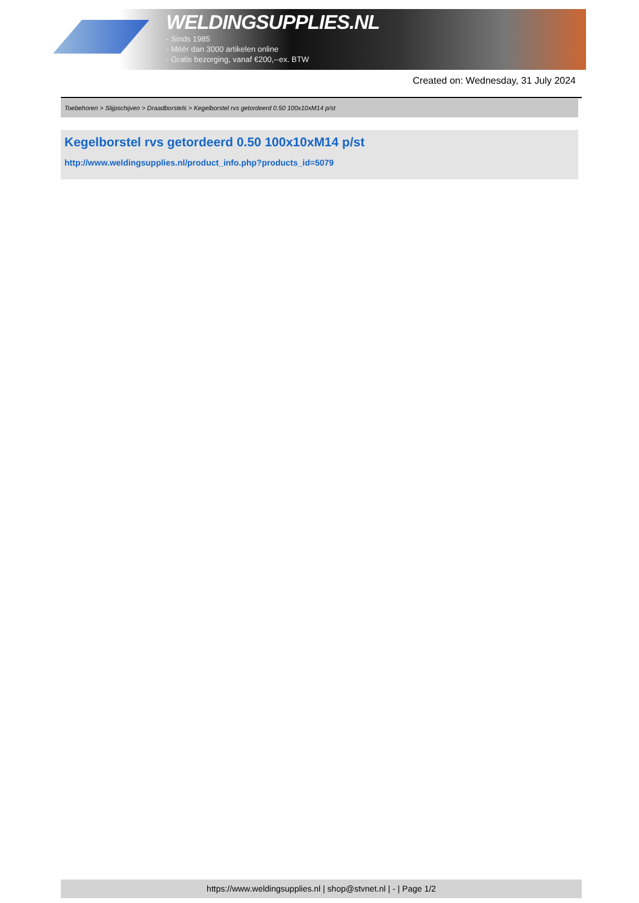WELDINGSUPPLIES.NL
- Sinds 1985
- Méér dan 3000 artikelen online
- Gratis bezorging, vanaf €200,--ex. BTW
Created on: Wednesday, 31 July 2024
Toebehoren > Slijpschijven > Draadborstels > Kegelborstel rvs getordeerd 0.50 100x10xM14 p/st
Kegelborstel rvs getordeerd 0.50 100x10xM14 p/st
http://www.weldingsupplies.nl/product_info.php?products_id=5079
https://www.weldingsupplies.nl | shop@stvnet.nl | - | Page 1/2